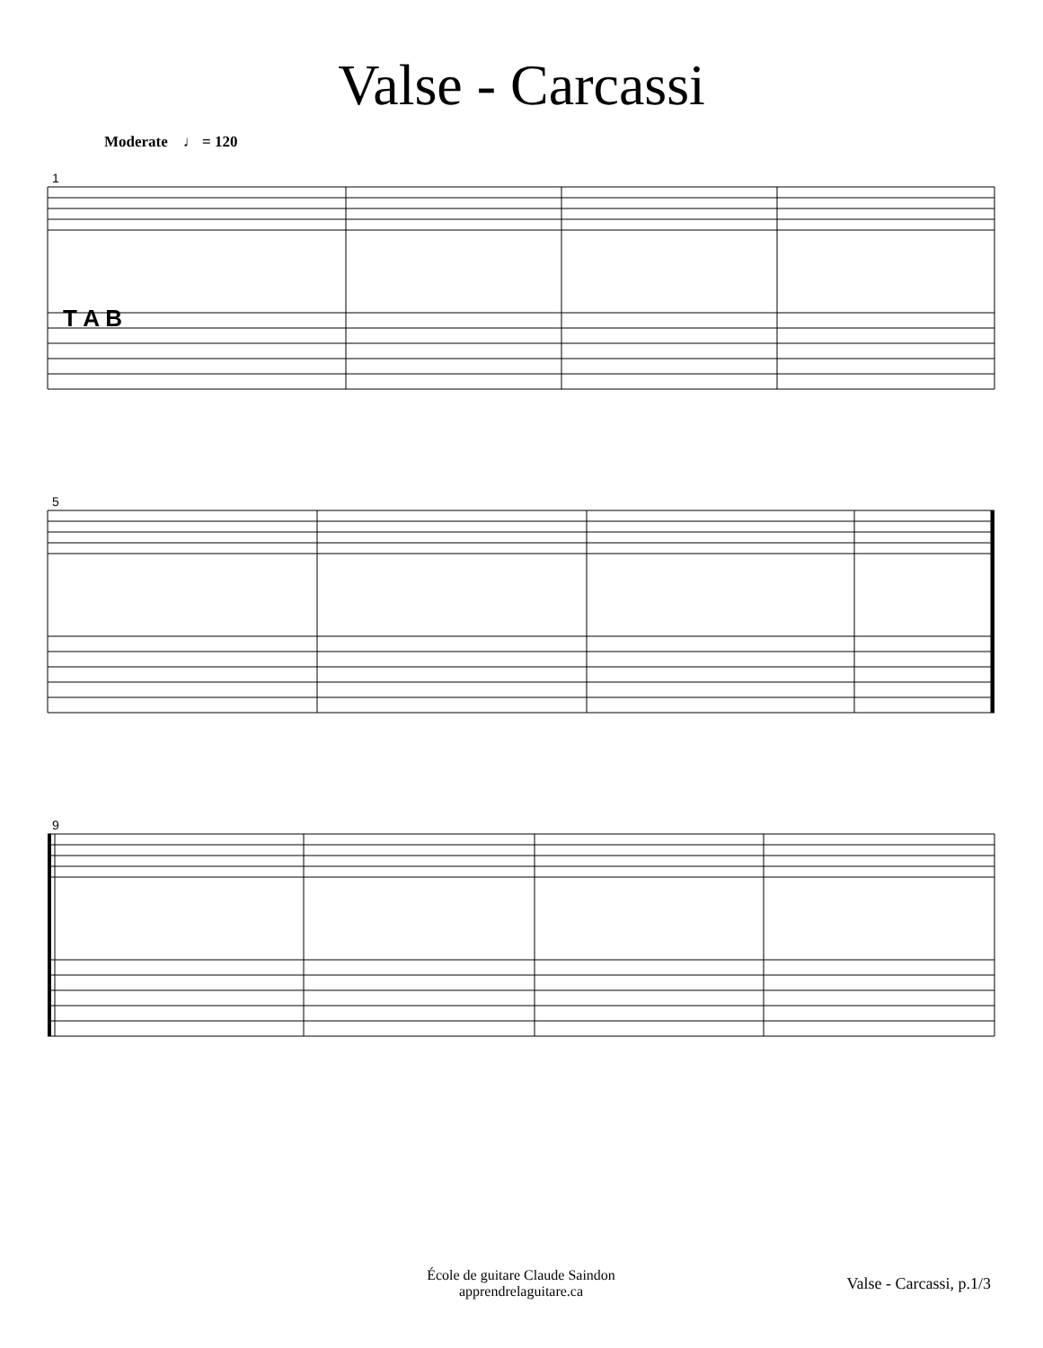Valse - Carcassi
Moderate ♩ = 120
1
5
9
T A B
École de guitare Claude Saindon
apprendrelaguitare.ca
Valse - Carcassi, p.1/3